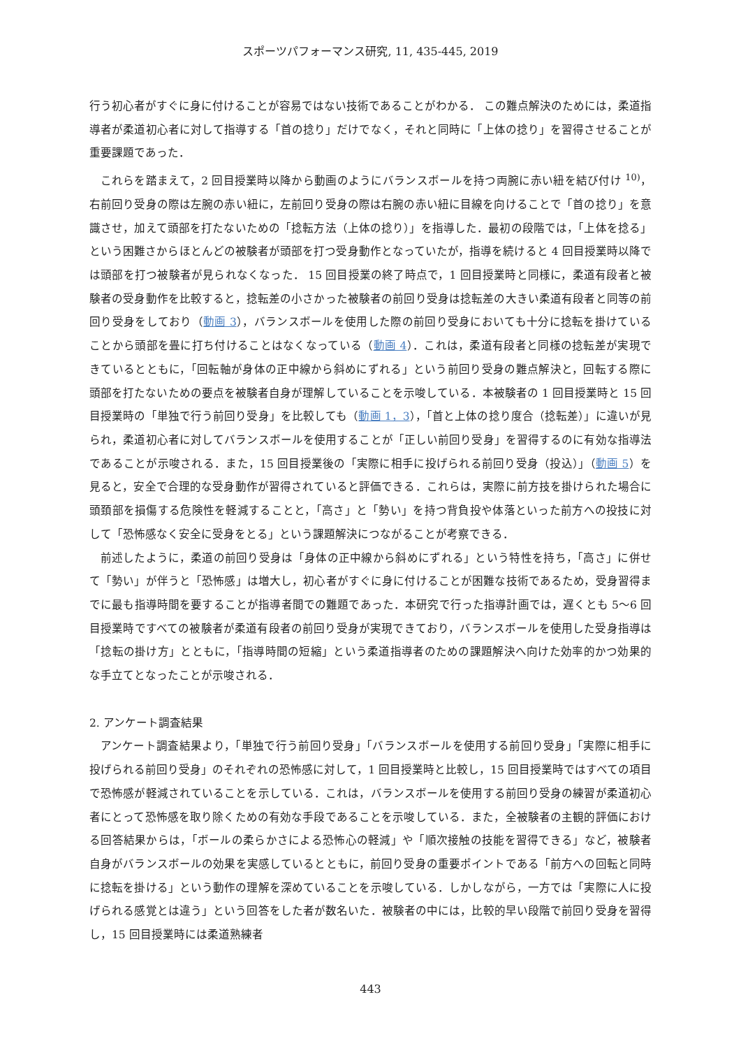スポーツパフォーマンス研究, 11, 435-445, 2019
行う初心者がすぐに身に付けることが容易ではない技術であることがわかる． この難点解決のためには，柔道指導者が柔道初心者に対して指導する「首の捻り」だけでなく，それと同時に「上体の捻り」を習得させることが重要課題であった．
これらを踏まえて，2 回目授業時以降から動画のようにバランスボールを持つ両腕に赤い紐を結び付け <sup>10)</sup>，右前回り受身の際は左腕の赤い紐に，左前回り受身の際は右腕の赤い紐に目線を向けることで「首の捻り」を意識させ，加えて頭部を打たないための「捻転方法（上体の捻り）」を指導した．最初の段階では，「上体を捻る」という困難さからほとんどの被験者が頭部を打つ受身動作となっていたが，指導を続けると 4 回目授業時以降では頭部を打つ被験者が見られなくなった． 15 回目授業の終了時点で，1 回目授業時と同様に，柔道有段者と被験者の受身動作を比較すると，捻転差の小さかった被験者の前回り受身は捻転差の大きい柔道有段者と同等の前回り受身をしており（動画 3），バランスボールを使用した際の前回り受身においても十分に捻転を掛けていることから頭部を畳に打ち付けることはなくなっている（動画 4）．これは，柔道有段者と同様の捻転差が実現できているとともに，「回転軸が身体の正中線から斜めにずれる」という前回り受身の難点解決と，回転する際に頭部を打たないための要点を被験者自身が理解していることを示唆している．本被験者の 1 回目授業時と 15 回目授業時の「単独で行う前回り受身」を比較しても（動画 1，3），「首と上体の捻り度合（捻転差）」に違いが見られ，柔道初心者に対してバランスボールを使用することが「正しい前回り受身」を習得するのに有効な指導法であることが示唆される．また，15 回目授業後の「実際に相手に投げられる前回り受身（投込）」（動画 5）を見ると，安全で合理的な受身動作が習得されていると評価できる．これらは，実際に前方技を掛けられた場合に頭頚部を損傷する危険性を軽減することと，「高さ」と「勢い」を持つ背負投や体落といった前方への投技に対して「恐怖感なく安全に受身をとる」という課題解決につながることが考察できる．
前述したように，柔道の前回り受身は「身体の正中線から斜めにずれる」という特性を持ち，「高さ」に併せて「勢い」が伴うと「恐怖感」は増大し，初心者がすぐに身に付けることが困難な技術であるため，受身習得までに最も指導時間を要することが指導者間での難題であった．本研究で行った指導計画では，遅くとも 5～6 回目授業時ですべての被験者が柔道有段者の前回り受身が実現できており，バランスボールを使用した受身指導は「捻転の掛け方」とともに，「指導時間の短縮」という柔道指導者のための課題解決へ向けた効率的かつ効果的な手立てとなったことが示唆される．
2. アンケート調査結果
アンケート調査結果より，「単独で行う前回り受身」「バランスボールを使用する前回り受身」「実際に相手に投げられる前回り受身」のそれぞれの恐怖感に対して，1 回目授業時と比較し，15 回目授業時ではすべての項目で恐怖感が軽減されていることを示している．これは，バランスボールを使用する前回り受身の練習が柔道初心者にとって恐怖感を取り除くための有効な手段であることを示唆している．また，全被験者の主観的評価における回答結果からは，「ボールの柔らかさによる恐怖心の軽減」や「順次接触の技能を習得できる」など，被験者自身がバランスボールの効果を実感しているとともに，前回り受身の重要ポイントである「前方への回転と同時に捻転を掛ける」という動作の理解を深めていることを示唆している．しかしながら，一方では「実際に人に投げられる感覚とは違う」という回答をした者が数名いた．被験者の中には，比較的早い段階で前回り受身を習得し，15 回目授業時には柔道熟練者
443